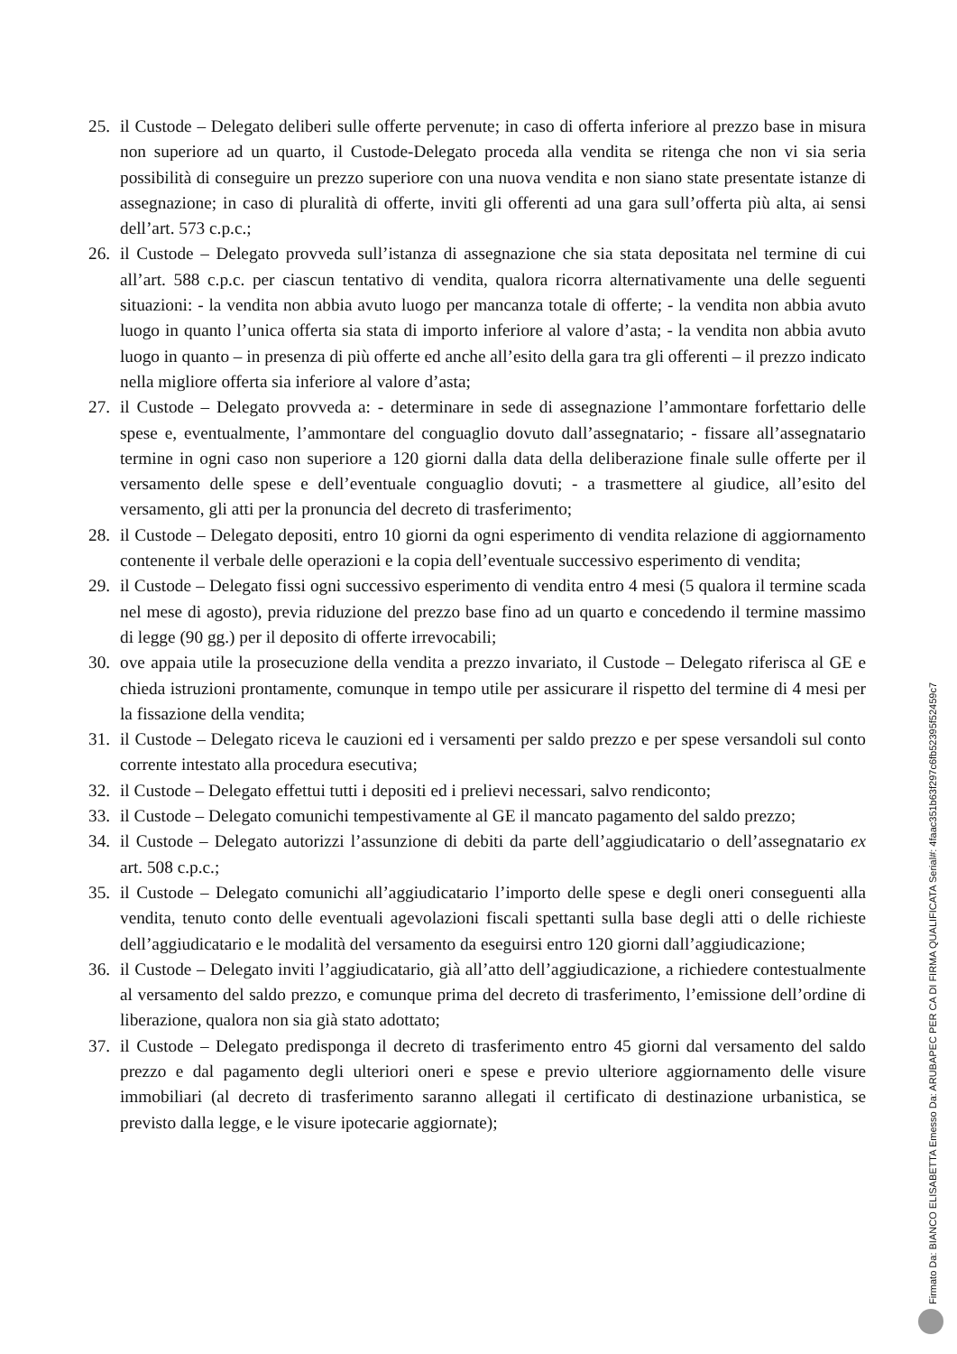25. il Custode – Delegato deliberi sulle offerte pervenute; in caso di offerta inferiore al prezzo base in misura non superiore ad un quarto, il Custode-Delegato proceda alla vendita se ritenga che non vi sia seria possibilità di conseguire un prezzo superiore con una nuova vendita e non siano state presentate istanze di assegnazione; in caso di pluralità di offerte, inviti gli offerenti ad una gara sull’offerta più alta, ai sensi dell’art. 573 c.p.c.;
26. il Custode – Delegato provveda sull’istanza di assegnazione che sia stata depositata nel termine di cui all’art. 588 c.p.c. per ciascun tentativo di vendita, qualora ricorra alternativamente una delle seguenti situazioni: - la vendita non abbia avuto luogo per mancanza totale di offerte; - la vendita non abbia avuto luogo in quanto l’unica offerta sia stata di importo inferiore al valore d’asta; - la vendita non abbia avuto luogo in quanto – in presenza di più offerte ed anche all’esito della gara tra gli offerenti – il prezzo indicato nella migliore offerta sia inferiore al valore d’asta;
27. il Custode – Delegato provveda a: - determinare in sede di assegnazione l’ammontare forfettario delle spese e, eventualmente, l’ammontare del conguaglio dovuto dall’assegnatario; - fissare all’assegnatario termine in ogni caso non superiore a 120 giorni dalla data della deliberazione finale sulle offerte per il versamento delle spese e dell’eventuale conguaglio dovuti; - a trasmettere al giudice, all’esito del versamento, gli atti per la pronuncia del decreto di trasferimento;
28. il Custode – Delegato depositi, entro 10 giorni da ogni esperimento di vendita relazione di aggiornamento contenente il verbale delle operazioni e la copia dell’eventuale successivo esperimento di vendita;
29. il Custode – Delegato fissi ogni successivo esperimento di vendita entro 4 mesi (5 qualora il termine scada nel mese di agosto), previa riduzione del prezzo base fino ad un quarto e concedendo il termine massimo di legge (90 gg.) per il deposito di offerte irrevocabili;
30. ove appaia utile la prosecuzione della vendita a prezzo invariato, il Custode – Delegato riferisca al GE e chieda istruzioni prontamente, comunque in tempo utile per assicurare il rispetto del termine di 4 mesi per la fissazione della vendita;
31. il Custode – Delegato riceva le cauzioni ed i versamenti per saldo prezzo e per spese versandoli sul conto corrente intestato alla procedura esecutiva;
32. il Custode – Delegato effettui tutti i depositi ed i prelievi necessari, salvo rendiconto;
33. il Custode – Delegato comunichi tempestivamente al GE il mancato pagamento del saldo prezzo;
34. il Custode – Delegato autorizzi l’assunzione di debiti da parte dell’aggiudicatario o dell’assegnatario ex art. 508 c.p.c.;
35. il Custode – Delegato comunichi all’aggiudicatario l’importo delle spese e degli oneri conseguenti alla vendita, tenuto conto delle eventuali agevolazioni fiscali spettanti sulla base degli atti o delle richieste dell’aggiudicatario e le modalità del versamento da eseguirsi entro 120 giorni dall’aggiudicazione;
36. il Custode – Delegato inviti l’aggiudicatario, già all’atto dell’aggiudicazione, a richiedere contestualmente al versamento del saldo prezzo, e comunque prima del decreto di trasferimento, l’emissione dell’ordine di liberazione, qualora non sia già stato adottato;
37. il Custode – Delegato predisponga il decreto di trasferimento entro 45 giorni dal versamento del saldo prezzo e dal pagamento degli ulteriori oneri e spese e previo ulteriore aggiornamento delle visure immobiliari (al decreto di trasferimento saranno allegati il certificato di destinazione urbanistica, se previsto dalla legge, e le visure ipotecarie aggiornate);
Firmato Da: BIANCO ELISABETTA Emesso Da: ARUBAPEC PER CA DI FIRMA QUALIFICATA Serial#: 4faac351b63f297c6fb52395f52459c7